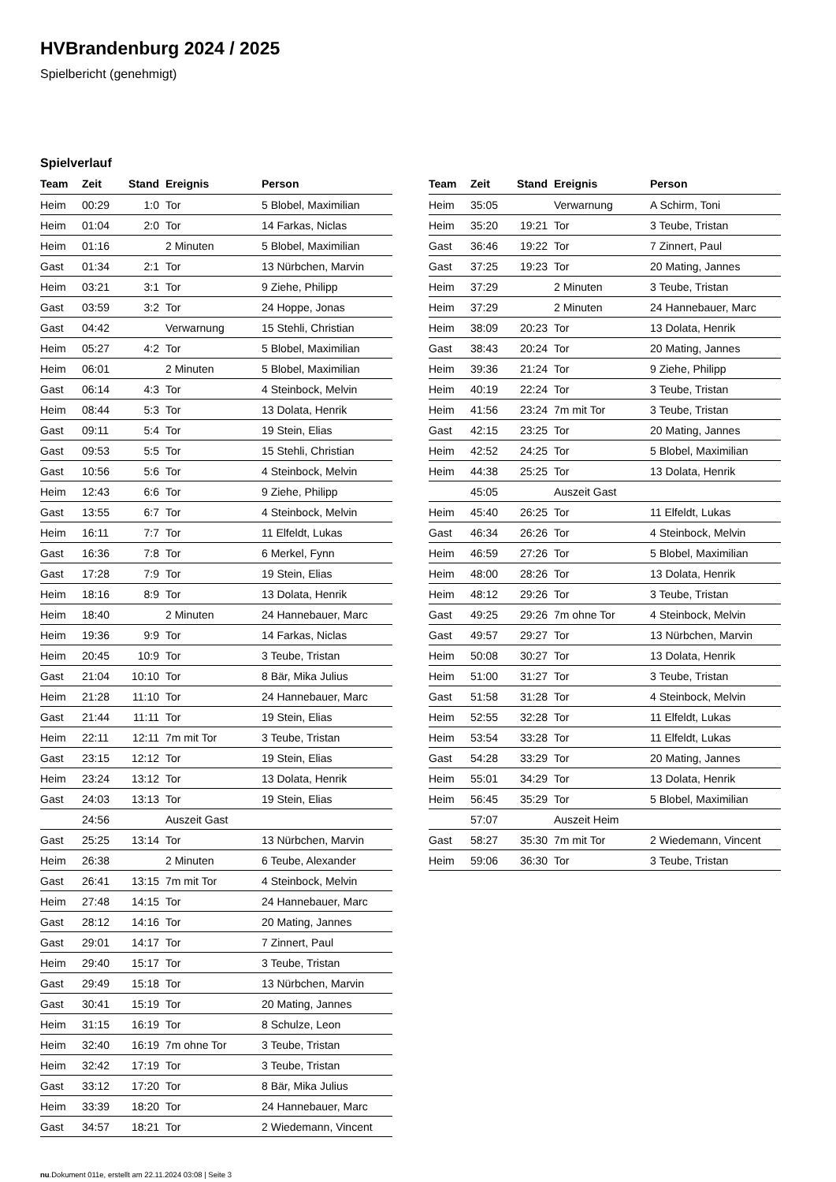HVBrandenburg 2024 / 2025
Spielbericht (genehmigt)
Spielverlauf
| Team | Zeit | Stand | Ereignis | Person |
| --- | --- | --- | --- | --- |
| Heim | 00:29 | 1:0 | Tor | 5 Blobel, Maximilian |
| Heim | 01:04 | 2:0 | Tor | 14 Farkas, Niclas |
| Heim | 01:16 | | 2 Minuten | 5 Blobel, Maximilian |
| Gast | 01:34 | 2:1 | Tor | 13 Nürbchen, Marvin |
| Heim | 03:21 | 3:1 | Tor | 9 Ziehe, Philipp |
| Gast | 03:59 | 3:2 | Tor | 24 Hoppe, Jonas |
| Gast | 04:42 | | Verwarnung | 15 Stehli, Christian |
| Heim | 05:27 | 4:2 | Tor | 5 Blobel, Maximilian |
| Heim | 06:01 | | 2 Minuten | 5 Blobel, Maximilian |
| Gast | 06:14 | 4:3 | Tor | 4 Steinbock, Melvin |
| Heim | 08:44 | 5:3 | Tor | 13 Dolata, Henrik |
| Gast | 09:11 | 5:4 | Tor | 19 Stein, Elias |
| Gast | 09:53 | 5:5 | Tor | 15 Stehli, Christian |
| Gast | 10:56 | 5:6 | Tor | 4 Steinbock, Melvin |
| Heim | 12:43 | 6:6 | Tor | 9 Ziehe, Philipp |
| Gast | 13:55 | 6:7 | Tor | 4 Steinbock, Melvin |
| Heim | 16:11 | 7:7 | Tor | 11 Elfeldt, Lukas |
| Gast | 16:36 | 7:8 | Tor | 6 Merkel, Fynn |
| Gast | 17:28 | 7:9 | Tor | 19 Stein, Elias |
| Heim | 18:16 | 8:9 | Tor | 13 Dolata, Henrik |
| Heim | 18:40 | | 2 Minuten | 24 Hannebauer, Marc |
| Heim | 19:36 | 9:9 | Tor | 14 Farkas, Niclas |
| Heim | 20:45 | 10:9 | Tor | 3 Teube, Tristan |
| Gast | 21:04 | 10:10 | Tor | 8 Bär, Mika Julius |
| Heim | 21:28 | 11:10 | Tor | 24 Hannebauer, Marc |
| Gast | 21:44 | 11:11 | Tor | 19 Stein, Elias |
| Heim | 22:11 | 12:11 | 7m mit Tor | 3 Teube, Tristan |
| Gast | 23:15 | 12:12 | Tor | 19 Stein, Elias |
| Heim | 23:24 | 13:12 | Tor | 13 Dolata, Henrik |
| Gast | 24:03 | 13:13 | Tor | 19 Stein, Elias |
| | 24:56 | | Auszeit Gast | |
| Gast | 25:25 | 13:14 | Tor | 13 Nürbchen, Marvin |
| Heim | 26:38 | | 2 Minuten | 6 Teube, Alexander |
| Gast | 26:41 | 13:15 | 7m mit Tor | 4 Steinbock, Melvin |
| Heim | 27:48 | 14:15 | Tor | 24 Hannebauer, Marc |
| Gast | 28:12 | 14:16 | Tor | 20 Mating, Jannes |
| Gast | 29:01 | 14:17 | Tor | 7 Zinnert, Paul |
| Heim | 29:40 | 15:17 | Tor | 3 Teube, Tristan |
| Gast | 29:49 | 15:18 | Tor | 13 Nürbchen, Marvin |
| Gast | 30:41 | 15:19 | Tor | 20 Mating, Jannes |
| Heim | 31:15 | 16:19 | Tor | 8 Schulze, Leon |
| Heim | 32:40 | 16:19 | 7m ohne Tor | 3 Teube, Tristan |
| Heim | 32:42 | 17:19 | Tor | 3 Teube, Tristan |
| Gast | 33:12 | 17:20 | Tor | 8 Bär, Mika Julius |
| Heim | 33:39 | 18:20 | Tor | 24 Hannebauer, Marc |
| Gast | 34:57 | 18:21 | Tor | 2 Wiedemann, Vincent |
| Team | Zeit | Stand | Ereignis | Person |
| --- | --- | --- | --- | --- |
| Heim | 35:05 | | Verwarnung | A Schirm, Toni |
| Heim | 35:20 | 19:21 | Tor | 3 Teube, Tristan |
| Gast | 36:46 | 19:22 | Tor | 7 Zinnert, Paul |
| Gast | 37:25 | 19:23 | Tor | 20 Mating, Jannes |
| Heim | 37:29 | | 2 Minuten | 3 Teube, Tristan |
| Heim | 37:29 | | 2 Minuten | 24 Hannebauer, Marc |
| Heim | 38:09 | 20:23 | Tor | 13 Dolata, Henrik |
| Gast | 38:43 | 20:24 | Tor | 20 Mating, Jannes |
| Heim | 39:36 | 21:24 | Tor | 9 Ziehe, Philipp |
| Heim | 40:19 | 22:24 | Tor | 3 Teube, Tristan |
| Heim | 41:56 | 23:24 | 7m mit Tor | 3 Teube, Tristan |
| Gast | 42:15 | 23:25 | Tor | 20 Mating, Jannes |
| Heim | 42:52 | 24:25 | Tor | 5 Blobel, Maximilian |
| Heim | 44:38 | 25:25 | Tor | 13 Dolata, Henrik |
| | 45:05 | | Auszeit Gast | |
| Heim | 45:40 | 26:25 | Tor | 11 Elfeldt, Lukas |
| Gast | 46:34 | 26:26 | Tor | 4 Steinbock, Melvin |
| Heim | 46:59 | 27:26 | Tor | 5 Blobel, Maximilian |
| Heim | 48:00 | 28:26 | Tor | 13 Dolata, Henrik |
| Heim | 48:12 | 29:26 | Tor | 3 Teube, Tristan |
| Gast | 49:25 | 29:26 | 7m ohne Tor | 4 Steinbock, Melvin |
| Gast | 49:57 | 29:27 | Tor | 13 Nürbchen, Marvin |
| Heim | 50:08 | 30:27 | Tor | 13 Dolata, Henrik |
| Heim | 51:00 | 31:27 | Tor | 3 Teube, Tristan |
| Gast | 51:58 | 31:28 | Tor | 4 Steinbock, Melvin |
| Heim | 52:55 | 32:28 | Tor | 11 Elfeldt, Lukas |
| Heim | 53:54 | 33:28 | Tor | 11 Elfeldt, Lukas |
| Gast | 54:28 | 33:29 | Tor | 20 Mating, Jannes |
| Heim | 55:01 | 34:29 | Tor | 13 Dolata, Henrik |
| Heim | 56:45 | 35:29 | Tor | 5 Blobel, Maximilian |
| | 57:07 | | Auszeit Heim | |
| Gast | 58:27 | 35:30 | 7m mit Tor | 2 Wiedemann, Vincent |
| Heim | 59:06 | 36:30 | Tor | 3 Teube, Tristan |
nu.Dokument 011e, erstellt am 22.11.2024 03:08 | Seite 3